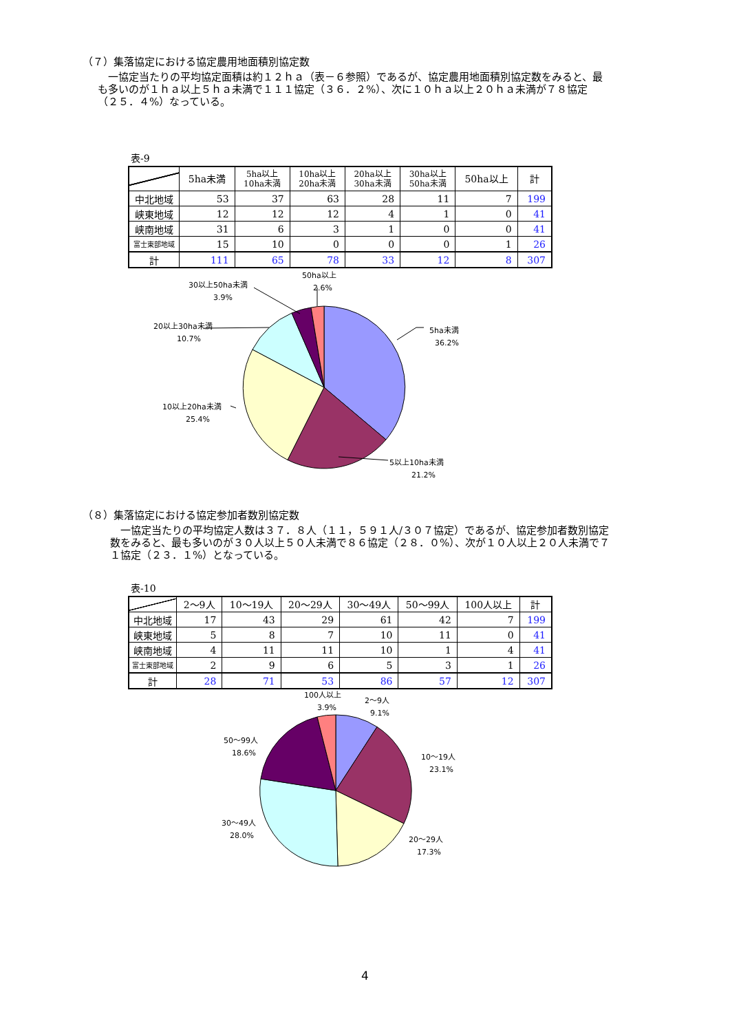（７）集落協定における協定農用地面積別協定数
　一協定当たりの平均協定面積は約１２ｈａ（表－６参照）であるが、協定農用地面積別協定数をみると、最も多いのが１ｈａ以上５ｈａ未満で１１１協定（３６．２%）、次に１０ｈａ以上２０ｈａ未満が７８協定（２５．４%）なっている。
表-9
| | 5ha未満 | 5ha以上 10ha未満 | 10ha以上 20ha未満 | 20ha以上 30ha未満 | 30ha以上 50ha未満 | 50ha以上 | 計 |
| --- | --- | --- | --- | --- | --- | --- | --- |
| 中北地域 | 53 | 37 | 63 | 28 | 11 | 7 | 199 |
| 峡東地域 | 12 | 12 | 12 | 4 | 1 | 0 | 41 |
| 峡南地域 | 31 | 6 | 3 | 1 | 0 | 0 | 41 |
| 富士東部地域 | 15 | 10 | 0 | 0 | 0 | 1 | 26 |
| 計 | 111 | 65 | 78 | 33 | 12 | 8 | 307 |
5ha未満
36.2%
5以上10ha未満
21.2%
10以上20ha未満
25.4%
20以上30ha未満
10.7%
30以上50ha未満
3.9%
50ha以上
2.6%
（８）集落協定における協定参加者数別協定数
　一協定当たりの平均協定人数は３７．８人（１１，５９１人/３０７協定）であるが、協定参加者数別協定数をみると、最も多いのが３０人以上５０人未満で８６協定（２８．０%）、次が１０人以上２０人未満で７１協定（２３．１%）となっている。
表-10
| | 2～9人 | 10～19人 | 20～29人 | 30～49人 | 50～99人 | 100人以上 | 計 |
| --- | --- | --- | --- | --- | --- | --- | --- |
| 中北地域 | 17 | 43 | 29 | 61 | 42 | 7 | 199 |
| 峡東地域 | 5 | 8 | 7 | 10 | 11 | 0 | 41 |
| 峡南地域 | 4 | 11 | 11 | 10 | 1 | 4 | 41 |
| 富士東部地域 | 2 | 9 | 6 | 5 | 3 | 1 | 26 |
| 計 | 28 | 71 | 53 | 86 | 57 | 12 | 307 |
2～9人
9.1%
10～19人
23.1%
20～29人
17.3%
30～49人
28.0%
50～99人
18.6%
100人以上
3.9%
4